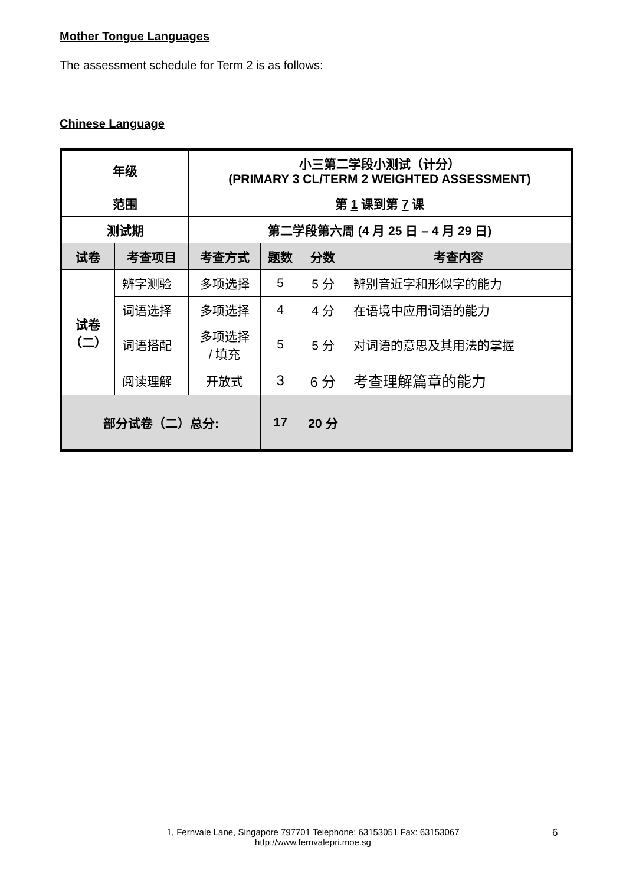Mother Tongue Languages
The assessment schedule for Term 2 is as follows:
Chinese Language
| 年级 | | 小三第二学段小测试（计分） (PRIMARY 3 CL/TERM 2 WEIGHTED ASSESSMENT) | | | |
| --- | --- | --- | --- | --- | --- |
| 范围 | | 第 1 课到第 7 课 | | | |
| 测试期 | | 第二学段第六周 (4 月 25 日 – 4 月 29 日) | | | |
| 试卷 | 考查项目 | 考查方式 | 题数 | 分数 | 考查内容 |
| 试卷 （二） | 辨字测验 | 多项选择 | 5 | 5 分 | 辨别音近字和形似字的能力 |
| | 词语选择 | 多项选择 | 4 | 4 分 | 在语境中应用词语的能力 |
| | 词语搭配 | 多项选择 / 填充 | 5 | 5 分 | 对词语的意思及其用法的掌握 |
| | 阅读理解 | 开放式 | 3 | 6 分 | 考查理解篇章的能力 |
| 部分试卷（二）总分: | | | 17 | 20 分 | |
1, Fernvale Lane, Singapore 797701 Telephone: 63153051 Fax: 63153067
http://www.fernvalepri.moe.sg
6